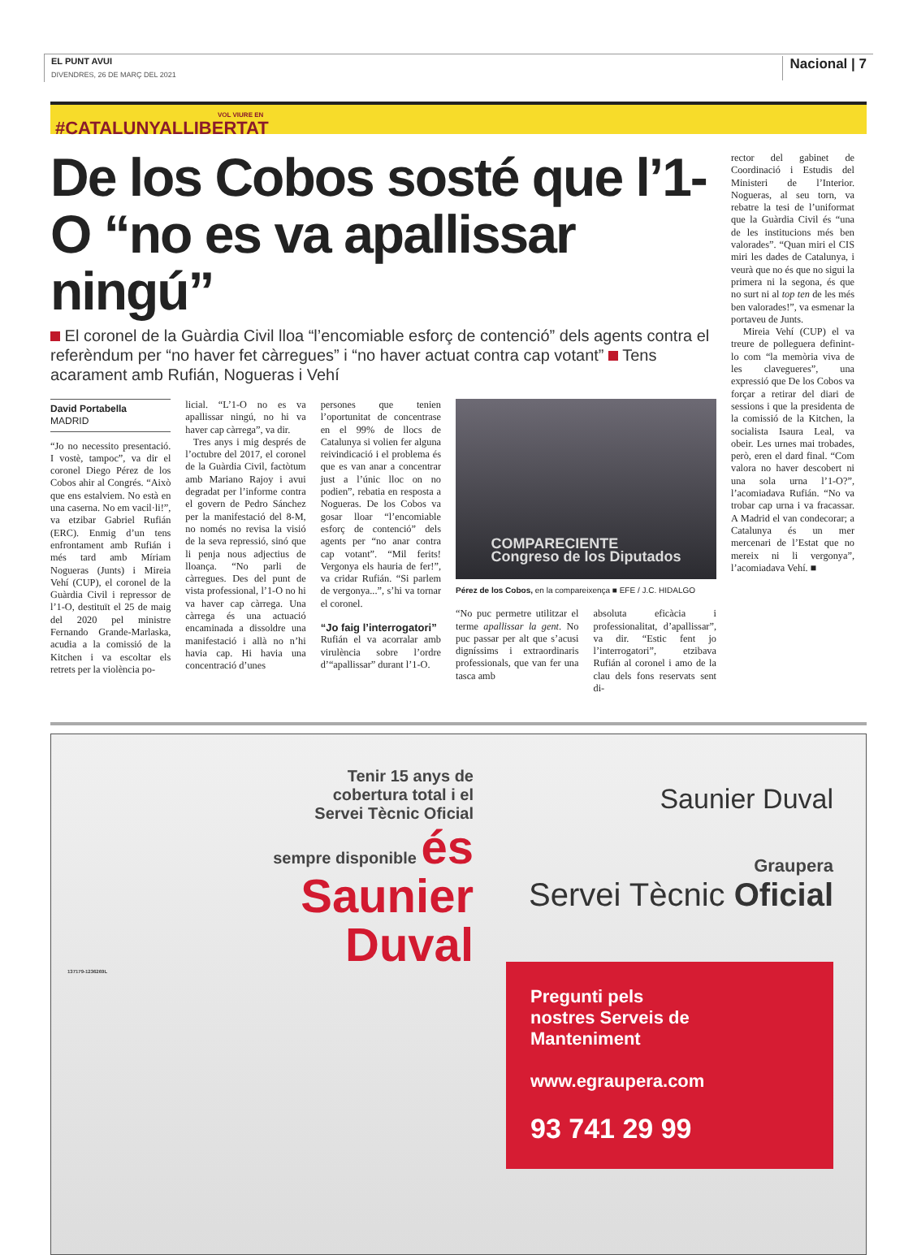EL PUNT AVUI
DIVENDRES, 26 DE MARÇ DEL 2021
Nacional | 7
VOL VIURE EN
#CATALUNYALLIBERTAT
De los Cobos sosté que l’1-O “no es va apallissar ningú”
El coronel de la Guàrdia Civil lloa “l’encomiable esforç de contenció” dels agents contra el referèndum per “no haver fet càrregues” i “no haver actuat contra cap votant” Tens acarament amb Rufián, Nogueras i Vehí
David Portabella
MADRID
“Jo no necessito presentació. I vostè, tampoc”, va dir el coronel Diego Pérez de los Cobos ahir al Congrés. “Això que ens estalviem. No està en una caserna. No em vacil·li!”, va etzibar Gabriel Rufián (ERC). Enmig d’un tens enfrontament amb Rufián i més tard amb Míriam Nogueras (Junts) i Mireia Vehí (CUP), el coronel de la Guàrdia Civil i repressor de l’1-O, destituït el 25 de maig del 2020 pel ministre Fernando Grande-Marlaska, acudia a la comissió de la Kitchen i va escoltar els retrets per la violència po-
licial. “L’1-O no es va apallissar ningú, no hi va haver cap càrrega”, va dir.
Tres anys i mig després de l’octubre del 2017, el coronel de la Guàrdia Civil, factòtum amb Mariano Rajoy i avui degradat per l’informe contra el govern de Pedro Sánchez per la manifestació del 8-M, no només no revisa la visió de la seva repressió, sinó que li penja nous adjectius de lloança. “No parli de càrregues. Des del punt de vista professional, l’1-O no hi va haver cap càrrega. Una càrrega és una actuació encaminada a dissoldre una manifestació i allà no n’hi havia cap. Hi havia una concentració d’unes
persones que tenien l’oportunitat de concentrase en el 99% de llocs de Catalunya si volien fer alguna reivindicació i el problema és que es van anar a concentrar just a l’únic lloc on no podien”, rebatia en resposta a Nogueras. De los Cobos va gosar lloar “l’encomiable esforç de contenció” dels agents per “no anar contra cap votant”. “Mil ferits! Vergonya els hauria de fer!”, va cridar Rufián. “Si parlem de vergonya...”, s’hi va tornar el coronel.
“Jo faig l’interrogatori”
Rufián el va acorralar amb virulència sobre l’ordre d’“apallissar” durant l’1-O.
COMPARECIENTE
Congreso de los Diputados
Pérez de los Cobos, en la compareixença ■ EFE / J.C. HIDALGO
“No puc permetre utilitzar el terme apallissar la gent. No puc passar per alt que s’acusi digníssims i extraordinaris professionals, que van fer una tasca amb
absoluta eficàcia i professionalitat, d’apallissar”, va dir. “Estic fent jo l’interrogatori”, etzibava Rufián al coronel i amo de la clau dels fons reservats sent di-
rector del gabinet de Coordinació i Estudis del Ministeri de l’Interior. Nogueras, al seu torn, va rebatre la tesi de l’uniformat que la Guàrdia Civil és “una de les institucions més ben valorades”. “Quan miri el CIS miri les dades de Catalunya, i veurà que no és que no sigui la primera ni la segona, és que no surt ni al top ten de les més ben valorades!”, va esmenar la portaveu de Junts.
Mireia Vehí (CUP) el va treure de polleguera definint-lo com “la memòria viva de les clavegueres”, una expressió que De los Cobos va forçar a retirar del diari de sessions i que la presidenta de la comissió de la Kitchen, la socialista Isaura Leal, va obeir. Les urnes mai trobades, però, eren el dard final. “Com valora no haver descobert ni una sola urna l’1-O?”, l’acomiadava Rufián. “No va trobar cap urna i va fracassar. A Madrid el van condecorar; a Catalunya és un mer mercenari de l’Estat que no mereix ni li vergonya”, l’acomiadava Vehí. ■
Tenir 15 anys de
cobertura total i el
Servei Tècnic Oficial
sempre disponible és
Saunier
Duval
137179-1236269L
Saunier Duval
Graupera
Servei Tècnic Oficial
Pregunti pels
nostres Serveis de
Manteniment
www.egraupera.com
93 741 29 99